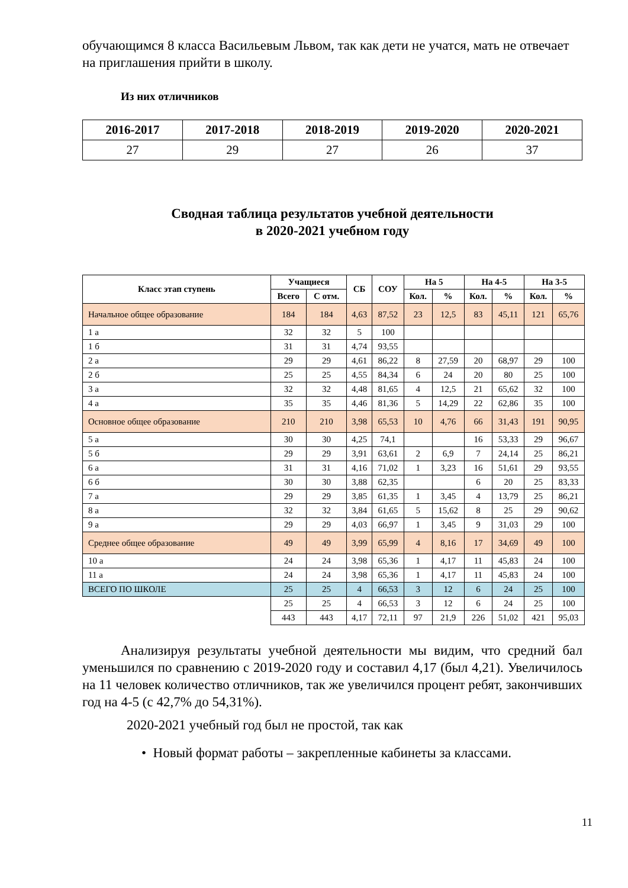обучающимся 8 класса Васильевым Львом, так как дети не учатся, мать не отвечает на приглашения прийти в школу.
Из них отличников
| 2016-2017 | 2017-2018 | 2018-2019 | 2019-2020 | 2020-2021 |
| --- | --- | --- | --- | --- |
| 27 | 29 | 27 | 26 | 37 |
Сводная таблица результатов учебной деятельности
в 2020-2021 учебном году
| Класс этап ступень | Учащиеся | | СБ | СОУ | На 5 | | На 4-5 | | На 3-5 | |
| --- | --- | --- | --- | --- | --- | --- | --- | --- | --- | --- |
| | Всего | С отм. | | | Кол. | % | Кол. | % | Кол. | % |
| Начальное общее образование | 184 | 184 | 4,63 | 87,52 | 23 | 12,5 | 83 | 45,11 | 121 | 65,76 |
| 1 а | 32 | 32 | 5 | 100 | | | | | | |
| 1 б | 31 | 31 | 4,74 | 93,55 | | | | | | |
| 2 а | 29 | 29 | 4,61 | 86,22 | 8 | 27,59 | 20 | 68,97 | 29 | 100 |
| 2 б | 25 | 25 | 4,55 | 84,34 | 6 | 24 | 20 | 80 | 25 | 100 |
| 3 а | 32 | 32 | 4,48 | 81,65 | 4 | 12,5 | 21 | 65,62 | 32 | 100 |
| 4 а | 35 | 35 | 4,46 | 81,36 | 5 | 14,29 | 22 | 62,86 | 35 | 100 |
| Основное общее образование | 210 | 210 | 3,98 | 65,53 | 10 | 4,76 | 66 | 31,43 | 191 | 90,95 |
| 5 а | 30 | 30 | 4,25 | 74,1 | | | 16 | 53,33 | 29 | 96,67 |
| 5 б | 29 | 29 | 3,91 | 63,61 | 2 | 6,9 | 7 | 24,14 | 25 | 86,21 |
| 6 а | 31 | 31 | 4,16 | 71,02 | 1 | 3,23 | 16 | 51,61 | 29 | 93,55 |
| 6 б | 30 | 30 | 3,88 | 62,35 | | | 6 | 20 | 25 | 83,33 |
| 7 а | 29 | 29 | 3,85 | 61,35 | 1 | 3,45 | 4 | 13,79 | 25 | 86,21 |
| 8 а | 32 | 32 | 3,84 | 61,65 | 5 | 15,62 | 8 | 25 | 29 | 90,62 |
| 9 а | 29 | 29 | 4,03 | 66,97 | 1 | 3,45 | 9 | 31,03 | 29 | 100 |
| Среднее общее образование | 49 | 49 | 3,99 | 65,99 | 4 | 8,16 | 17 | 34,69 | 49 | 100 |
| 10 а | 24 | 24 | 3,98 | 65,36 | 1 | 4,17 | 11 | 45,83 | 24 | 100 |
| 11 а | 24 | 24 | 3,98 | 65,36 | 1 | 4,17 | 11 | 45,83 | 24 | 100 |
| ВСЕГО ПО ШКОЛЕ | 25 | 25 | 4 | 66,53 | 3 | 12 | 6 | 24 | 25 | 100 |
| | 25 | 25 | 4 | 66,53 | 3 | 12 | 6 | 24 | 25 | 100 |
| | 443 | 443 | 4,17 | 72,11 | 97 | 21,9 | 226 | 51,02 | 421 | 95,03 |
Анализируя результаты учебной деятельности мы видим, что средний бал уменьшился по сравнению с 2019-2020 году и составил 4,17 (был 4,21). Увеличилось на 11 человек количество отличников, так же увеличился процент ребят, закончивших год на 4-5 (с 42,7% до 54,31%).
2020-2021 учебный год был не простой, так как
• Новый формат работы – закрепленные кабинеты за классами.
11